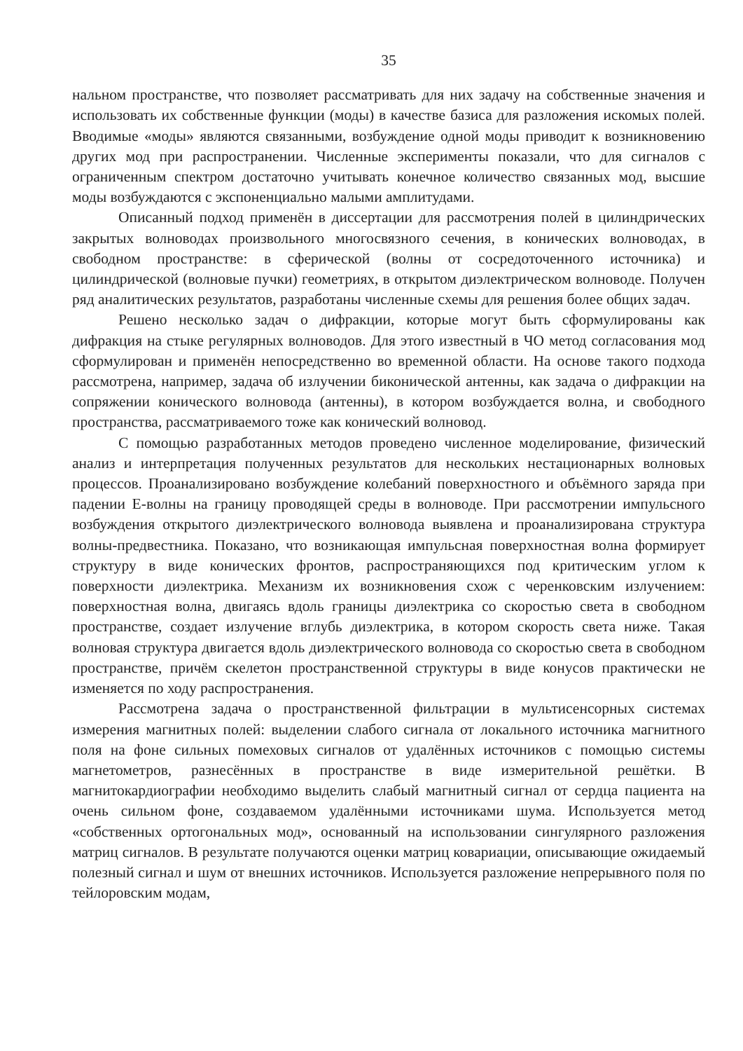35
нальном пространстве, что позволяет рассматривать для них задачу на собственные значения и использовать их собственные функции (моды) в качестве базиса для разложения искомых полей. Вводимые «моды» являются связанными, возбуждение одной моды приводит к возникновению других мод при распространении. Численные эксперименты показали, что для сигналов с ограниченным спектром достаточно учитывать конечное количество связанных мод, высшие моды возбуждаются с экспоненциально малыми амплитудами.
Описанный подход применён в диссертации для рассмотрения полей в цилиндрических закрытых волноводах произвольного многосвязного сечения, в конических волноводах, в свободном пространстве: в сферической (волны от сосредоточенного источника) и цилиндрической (волновые пучки) геометриях, в открытом диэлектрическом волноводе. Получен ряд аналитических результатов, разработаны численные схемы для решения более общих задач.
Решено несколько задач о дифракции, которые могут быть сформулированы как дифракция на стыке регулярных волноводов. Для этого известный в ЧО метод согласования мод сформулирован и применён непосредственно во временной области. На основе такого подхода рассмотрена, например, задача об излучении биконической антенны, как задача о дифракции на сопряжении конического волновода (антенны), в котором возбуждается волна, и свободного пространства, рассматриваемого тоже как конический волновод.
С помощью разработанных методов проведено численное моделирование, физический анализ и интерпретация полученных результатов для нескольких нестационарных волновых процессов. Проанализировано возбуждение колебаний поверхностного и объёмного заряда при падении Е-волны на границу проводящей среды в волноводе. При рассмотрении импульсного возбуждения открытого диэлектрического волновода выявлена и проанализирована структура волны-предвестника. Показано, что возникающая импульсная поверхностная волна формирует структуру в виде конических фронтов, распространяющихся под критическим углом к поверхности диэлектрика. Механизм их возникновения схож с черенковским излучением: поверхностная волна, двигаясь вдоль границы диэлектрика со скоростью света в свободном пространстве, создает излучение вглубь диэлектрика, в котором скорость света ниже. Такая волновая структура двигается вдоль диэлектрического волновода со скоростью света в свободном пространстве, причём скелетон пространственной структуры в виде конусов практически не изменяется по ходу распространения.
Рассмотрена задача о пространственной фильтрации в мультисенсорных системах измерения магнитных полей: выделении слабого сигнала от локального источника магнитного поля на фоне сильных помеховых сигналов от удалённых источников с помощью системы магнетометров, разнесённых в пространстве в виде измерительной решётки. В магнитокардиографии необходимо выделить слабый магнитный сигнал от сердца пациента на очень сильном фоне, создаваемом удалёнными источниками шума. Используется метод «собственных ортогональных мод», основанный на использовании сингулярного разложения матриц сигналов. В результате получаются оценки матриц ковариации, описывающие ожидаемый полезный сигнал и шум от внешних источников. Используется разложение непрерывного поля по тейлоровским модам,